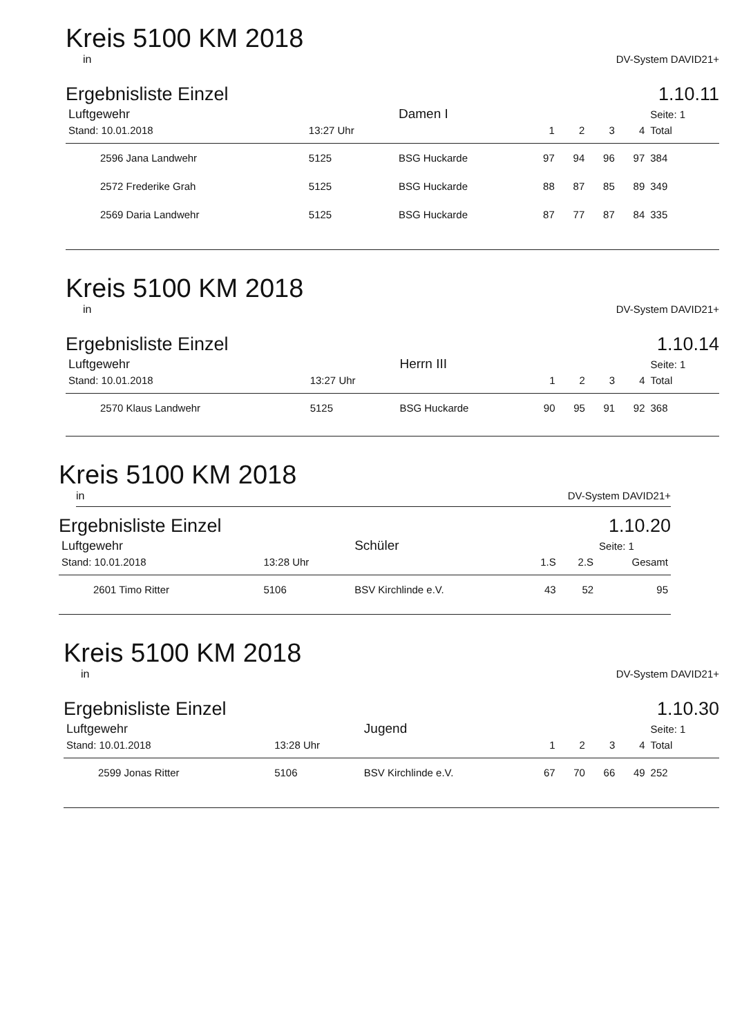Kreis 5100 KM 2018
in DV-System DAVID21+
Ergebnisliste Einzel 1.10.11
| Luftgewehr | | | Damen I | | | | | Seite: 1 |
| Stand: 10.01.2018 | 13:27 Uhr | | | 1 | 2 | 3 | 4 | Total |
| 2596 Jana Landwehr | | 5125 | BSG Huckarde | 97 | 94 | 96 | 97 | 384 |
| 2572 Frederike Grah | | 5125 | BSG Huckarde | 88 | 87 | 85 | 89 | 349 |
| 2569 Daria Landwehr | | 5125 | BSG Huckarde | 87 | 77 | 87 | 84 | 335 |
Kreis 5100 KM 2018
in DV-System DAVID21+
Ergebnisliste Einzel 1.10.14
| Luftgewehr | | | Herrn III | | | | | Seite: 1 |
| Stand: 10.01.2018 | 13:27 Uhr | | | 1 | 2 | 3 | 4 | Total |
| 2570 Klaus Landwehr | | 5125 | BSG Huckarde | 90 | 95 | 91 | 92 | 368 |
Kreis 5100 KM 2018
in DV-System DAVID21+
Ergebnisliste Einzel 1.10.20
| Luftgewehr | | | Schüler | | | Seite: 1 |
| Stand: 10.01.2018 | 13:28 Uhr | | | 1.S | 2.S | Gesamt |
| 2601 Timo Ritter | | 5106 | BSV Kirchlinde e.V. | 43 | 52 | 95 |
Kreis 5100 KM 2018
in DV-System DAVID21+
Ergebnisliste Einzel 1.10.30
| Luftgewehr | | | Jugend | | | | | Seite: 1 |
| Stand: 10.01.2018 | 13:28 Uhr | | | 1 | 2 | 3 | 4 | Total |
| 2599 Jonas Ritter | | 5106 | BSV Kirchlinde e.V. | 67 | 70 | 66 | 49 | 252 |